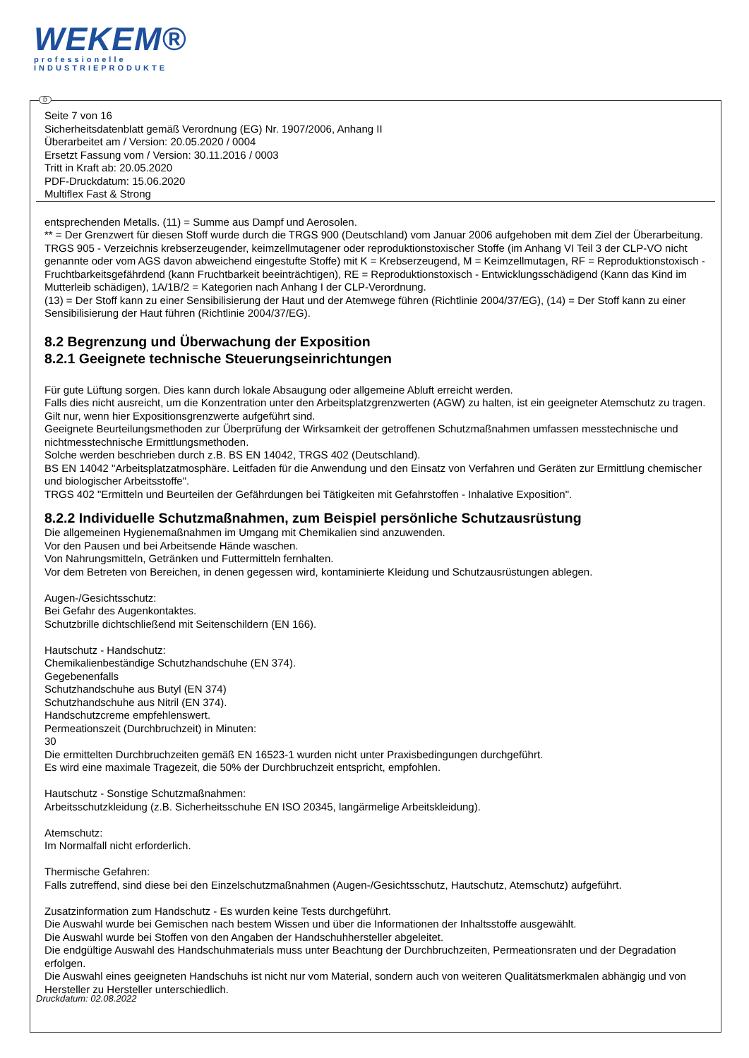WEKEM®
professionelle
INDUSTRIEPRODUKTE
D
Seite 7 von 16
Sicherheitsdatenblatt gemäß Verordnung (EG) Nr. 1907/2006, Anhang II
Überarbeitet am / Version: 20.05.2020 / 0004
Ersetzt Fassung vom / Version: 30.11.2016 / 0003
Tritt in Kraft ab: 20.05.2020
PDF-Druckdatum: 15.06.2020
Multiflex Fast & Strong
entsprechenden Metalls. (11) = Summe aus Dampf und Aerosolen.
** = Der Grenzwert für diesen Stoff wurde durch die TRGS 900 (Deutschland) vom Januar 2006 aufgehoben mit dem Ziel der Überarbeitung.
TRGS 905 - Verzeichnis krebserzeugender, keimzellmutagener oder reproduktionstoxischer Stoffe (im Anhang VI Teil 3 der CLP-VO nicht genannte oder vom AGS davon abweichend eingestufte Stoffe) mit K = Krebserzeugend, M = Keimzellmutagen, RF = Reproduktionstoxisch - Fruchtbarkeitsgefährdend (kann Fruchtbarkeit beeinträchtigen), RE = Reproduktionstoxisch - Entwicklungsschädigend (Kann das Kind im Mutterleib schädigen), 1A/1B/2 = Kategorien nach Anhang I der CLP-Verordnung.
(13) = Der Stoff kann zu einer Sensibilisierung der Haut und der Atemwege führen (Richtlinie 2004/37/EG), (14) = Der Stoff kann zu einer Sensibilisierung der Haut führen (Richtlinie 2004/37/EG).
8.2 Begrenzung und Überwachung der Exposition
8.2.1 Geeignete technische Steuerungseinrichtungen
Für gute Lüftung sorgen. Dies kann durch lokale Absaugung oder allgemeine Abluft erreicht werden.
Falls dies nicht ausreicht, um die Konzentration unter den Arbeitsplatzgrenzwerten (AGW) zu halten, ist ein geeigneter Atemschutz zu tragen.
Gilt nur, wenn hier Expositionsgrenzwerte aufgeführt sind.
Geeignete Beurteilungsmethoden zur Überprüfung der Wirksamkeit der getroffenen Schutzmaßnahmen umfassen messtechnische und nichtmesstechnische Ermittlungsmethoden.
Solche werden beschrieben durch z.B. BS EN 14042, TRGS 402 (Deutschland).
BS EN 14042 "Arbeitsplatzatmosphäre. Leitfaden für die Anwendung und den Einsatz von Verfahren und Geräten zur Ermittlung chemischer und biologischer Arbeitsstoffe".
TRGS 402 "Ermitteln und Beurteilen der Gefährdungen bei Tätigkeiten mit Gefahrstoffen - Inhalative Exposition".
8.2.2 Individuelle Schutzmaßnahmen, zum Beispiel persönliche Schutzausrüstung
Die allgemeinen Hygienemaßnahmen im Umgang mit Chemikalien sind anzuwenden.
Vor den Pausen und bei Arbeitsende Hände waschen.
Von Nahrungsmitteln, Getränken und Futtermitteln fernhalten.
Vor dem Betreten von Bereichen, in denen gegessen wird, kontaminierte Kleidung und Schutzausrüstungen ablegen.
Augen-/Gesichtsschutz:
Bei Gefahr des Augenkontaktes.
Schutzbrille dichtschließend mit Seitenschildern (EN 166).
Hautschutz - Handschutz:
Chemikalienbeständige Schutzhandschuhe (EN 374).
Gegebenenfalls
Schutzhandschuhe aus Butyl (EN 374)
Schutzhandschuhe aus Nitril (EN 374).
Handschutzcreme empfehlenswert.
Permeationszeit (Durchbruchzeit) in Minuten:
30
Die ermittelten Durchbruchzeiten gemäß EN 16523-1 wurden nicht unter Praxisbedingungen durchgeführt.
Es wird eine maximale Tragezeit, die 50% der Durchbruchzeit entspricht, empfohlen.
Hautschutz - Sonstige Schutzmaßnahmen:
Arbeitsschutzkleidung (z.B. Sicherheitsschuhe EN ISO 20345, langärmelige Arbeitskleidung).
Atemschutz:
Im Normalfall nicht erforderlich.
Thermische Gefahren:
Falls zutreffend, sind diese bei den Einzelschutzmaßnahmen (Augen-/Gesichtsschutz, Hautschutz, Atemschutz) aufgeführt.
Zusatzinformation zum Handschutz - Es wurden keine Tests durchgeführt.
Die Auswahl wurde bei Gemischen nach bestem Wissen und über die Informationen der Inhaltsstoffe ausgewählt.
Die Auswahl wurde bei Stoffen von den Angaben der Handschuhhersteller abgeleitet.
Die endgültige Auswahl des Handschuhmaterials muss unter Beachtung der Durchbruchzeiten, Permeationsraten und der Degradation erfolgen.
Die Auswahl eines geeigneten Handschuhs ist nicht nur vom Material, sondern auch von weiteren Qualitätsmerkmalen abhängig und von Hersteller zu Hersteller unterschiedlich.
Druckdatum: 02.08.2022